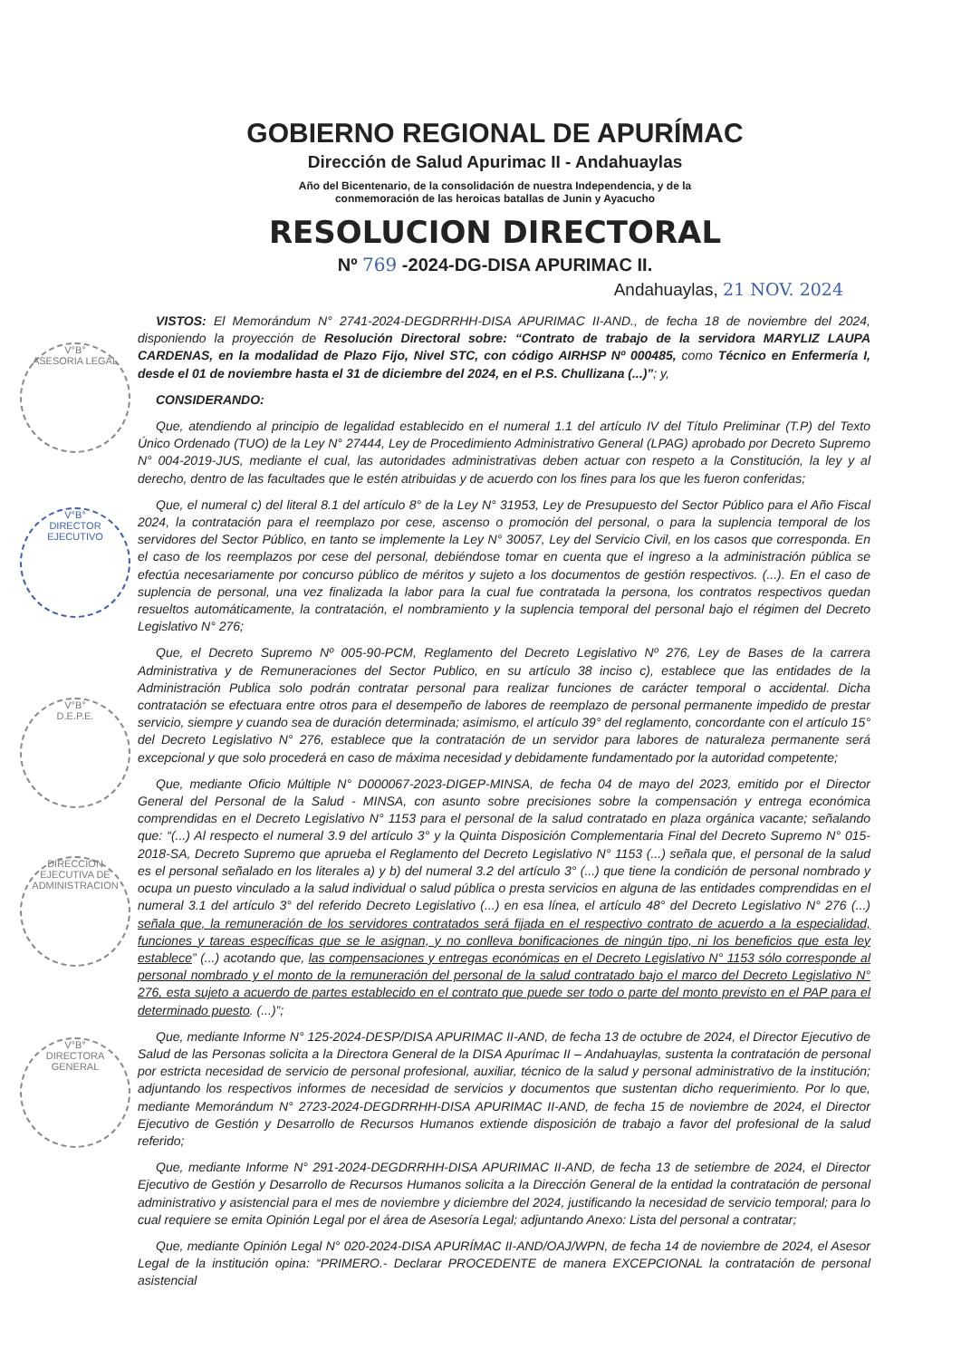V°B°
ASESORIA LEGAL
V°B°
DIRECTOR EJECUTIVO
V°B°
D.E.P.E.
DIRECCION EJECUTIVA DE ADMINISTRACION
V°B°
DIRECTORA GENERAL
GOBIERNO REGIONAL DE APURÍMAC
Dirección de Salud Apurimac II - Andahuaylas
Año del Bicentenario, de la consolidación de nuestra Independencia, y de la
conmemoración de las heroicas batallas de Junin y Ayacucho
RESOLUCION DIRECTORAL
Nº 769 -2024-DG-DISA APURIMAC II.
Andahuaylas, 21 NOV. 2024
VISTOS: El Memorándum N° 2741-2024-DEGDRRHH-DISA APURIMAC II-AND., de fecha 18 de noviembre del 2024, disponiendo la proyección de Resolución Directoral sobre: “Contrato de trabajo de la servidora MARYLIZ LAUPA CARDENAS, en la modalidad de Plazo Fijo, Nivel STC, con código AIRHSP Nº 000485, como Técnico en Enfermería I, desde el 01 de noviembre hasta el 31 de diciembre del 2024, en el P.S. Chullizana (...)”; y,
CONSIDERANDO:
Que, atendiendo al principio de legalidad establecido en el numeral 1.1 del artículo IV del Título Preliminar (T.P) del Texto Único Ordenado (TUO) de la Ley N° 27444, Ley de Procedimiento Administrativo General (LPAG) aprobado por Decreto Supremo N° 004-2019-JUS, mediante el cual, las autoridades administrativas deben actuar con respeto a la Constitución, la ley y al derecho, dentro de las facultades que le estén atribuidas y de acuerdo con los fines para los que les fueron conferidas;
Que, el numeral c) del literal 8.1 del artículo 8° de la Ley N° 31953, Ley de Presupuesto del Sector Público para el Año Fiscal 2024, la contratación para el reemplazo por cese, ascenso o promoción del personal, o para la suplencia temporal de los servidores del Sector Público, en tanto se implemente la Ley N° 30057, Ley del Servicio Civil, en los casos que corresponda. En el caso de los reemplazos por cese del personal, debiéndose tomar en cuenta que el ingreso a la administración pública se efectúa necesariamente por concurso público de méritos y sujeto a los documentos de gestión respectivos. (...). En el caso de suplencia de personal, una vez finalizada la labor para la cual fue contratada la persona, los contratos respectivos quedan resueltos automáticamente, la contratación, el nombramiento y la suplencia temporal del personal bajo el régimen del Decreto Legislativo N° 276;
Que, el Decreto Supremo Nº 005-90-PCM, Reglamento del Decreto Legislativo Nº 276, Ley de Bases de la carrera Administrativa y de Remuneraciones del Sector Publico, en su artículo 38 inciso c), establece que las entidades de la Administración Publica solo podrán contratar personal para realizar funciones de carácter temporal o accidental. Dicha contratación se efectuara entre otros para el desempeño de labores de reemplazo de personal permanente impedido de prestar servicio, siempre y cuando sea de duración determinada; asimismo, el artículo 39° del reglamento, concordante con el artículo 15° del Decreto Legislativo N° 276, establece que la contratación de un servidor para labores de naturaleza permanente será excepcional y que solo procederá en caso de máxima necesidad y debidamente fundamentado por la autoridad competente;
Que, mediante Oficio Múltiple N° D000067-2023-DIGEP-MINSA, de fecha 04 de mayo del 2023, emitido por el Director General del Personal de la Salud - MINSA, con asunto sobre precisiones sobre la compensación y entrega económica comprendidas en el Decreto Legislativo N° 1153 para el personal de la salud contratado en plaza orgánica vacante; señalando que: “(...) Al respecto el numeral 3.9 del artículo 3° y la Quinta Disposición Complementaria Final del Decreto Supremo N° 015-2018-SA, Decreto Supremo que aprueba el Reglamento del Decreto Legislativo N° 1153 (...) señala que, el personal de la salud es el personal señalado en los literales a) y b) del numeral 3.2 del artículo 3° (...) que tiene la condición de personal nombrado y ocupa un puesto vinculado a la salud individual o salud pública o presta servicios en alguna de las entidades comprendidas en el numeral 3.1 del artículo 3° del referido Decreto Legislativo (...) en esa línea, el artículo 48° del Decreto Legislativo N° 276 (...) señala que, la remuneración de los servidores contratados será fijada en el respectivo contrato de acuerdo a la especialidad, funciones y tareas específicas que se le asignan, y no conlleva bonificaciones de ningún tipo, ni los beneficios que esta ley establece” (...) acotando que, las compensaciones y entregas económicas en el Decreto Legislativo N° 1153 sólo corresponde al personal nombrado y el monto de la remuneración del personal de la salud contratado bajo el marco del Decreto Legislativo N° 276, esta sujeto a acuerdo de partes establecido en el contrato que puede ser todo o parte del monto previsto en el PAP para el determinado puesto. (...)”;
Que, mediante Informe N° 125-2024-DESP/DISA APURIMAC II-AND, de fecha 13 de octubre de 2024, el Director Ejecutivo de Salud de las Personas solicita a la Directora General de la DISA Apurímac II – Andahuaylas, sustenta la contratación de personal por estricta necesidad de servicio de personal profesional, auxiliar, técnico de la salud y personal administrativo de la institución; adjuntando los respectivos informes de necesidad de servicios y documentos que sustentan dicho requerimiento. Por lo que, mediante Memorándum N° 2723-2024-DEGDRRHH-DISA APURIMAC II-AND, de fecha 15 de noviembre de 2024, el Director Ejecutivo de Gestión y Desarrollo de Recursos Humanos extiende disposición de trabajo a favor del profesional de la salud referido;
Que, mediante Informe N° 291-2024-DEGDRRHH-DISA APURIMAC II-AND, de fecha 13 de setiembre de 2024, el Director Ejecutivo de Gestión y Desarrollo de Recursos Humanos solicita a la Dirección General de la entidad la contratación de personal administrativo y asistencial para el mes de noviembre y diciembre del 2024, justificando la necesidad de servicio temporal; para lo cual requiere se emita Opinión Legal por el área de Asesoría Legal; adjuntando Anexo: Lista del personal a contratar;
Que, mediante Opinión Legal N° 020-2024-DISA APURÍMAC II-AND/OAJ/WPN, de fecha 14 de noviembre de 2024, el Asesor Legal de la institución opina: “PRIMERO.- Declarar PROCEDENTE de manera EXCEPCIONAL la contratación de personal asistencial